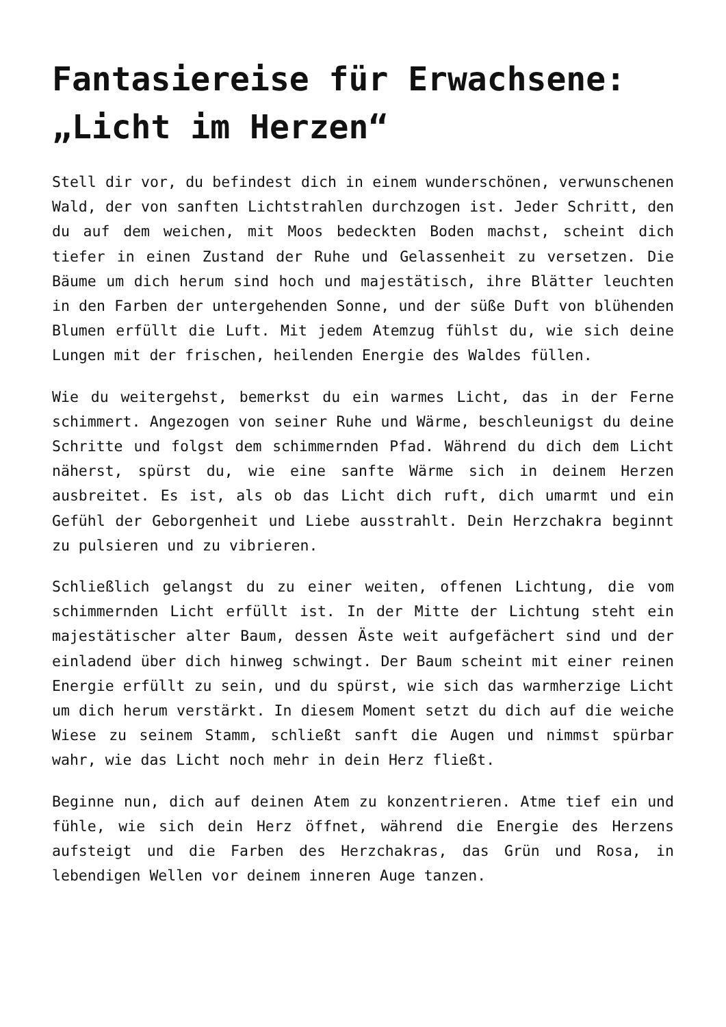Fantasiereise für Erwachsene: „Licht im Herzen“
Stell dir vor, du befindest dich in einem wunderschönen, verwunschenen Wald, der von sanften Lichtstrahlen durchzogen ist. Jeder Schritt, den du auf dem weichen, mit Moos bedeckten Boden machst, scheint dich tiefer in einen Zustand der Ruhe und Gelassenheit zu versetzen. Die Bäume um dich herum sind hoch und majestätisch, ihre Blätter leuchten in den Farben der untergehenden Sonne, und der süße Duft von blühenden Blumen erfüllt die Luft. Mit jedem Atemzug fühlst du, wie sich deine Lungen mit der frischen, heilenden Energie des Waldes füllen.
Wie du weitergehst, bemerkst du ein warmes Licht, das in der Ferne schimmert. Angezogen von seiner Ruhe und Wärme, beschleunigst du deine Schritte und folgst dem schimmernden Pfad. Während du dich dem Licht näherst, spürst du, wie eine sanfte Wärme sich in deinem Herzen ausbreitet. Es ist, als ob das Licht dich ruft, dich umarmt und ein Gefühl der Geborgenheit und Liebe ausstrahlt. Dein Herzchakra beginnt zu pulsieren und zu vibrieren.
Schließlich gelangst du zu einer weiten, offenen Lichtung, die vom schimmernden Licht erfüllt ist. In der Mitte der Lichtung steht ein majestätischer alter Baum, dessen Äste weit aufgefächert sind und der einladend über dich hinweg schwingt. Der Baum scheint mit einer reinen Energie erfüllt zu sein, und du spürst, wie sich das warmherzige Licht um dich herum verstärkt. In diesem Moment setzt du dich auf die weiche Wiese zu seinem Stamm, schließt sanft die Augen und nimmst spürbar wahr, wie das Licht noch mehr in dein Herz fließt.
Beginne nun, dich auf deinen Atem zu konzentrieren. Atme tief ein und fühle, wie sich dein Herz öffnet, während die Energie des Herzens aufsteigt und die Farben des Herzchakras, das Grün und Rosa, in lebendigen Wellen vor deinem inneren Auge tanzen.